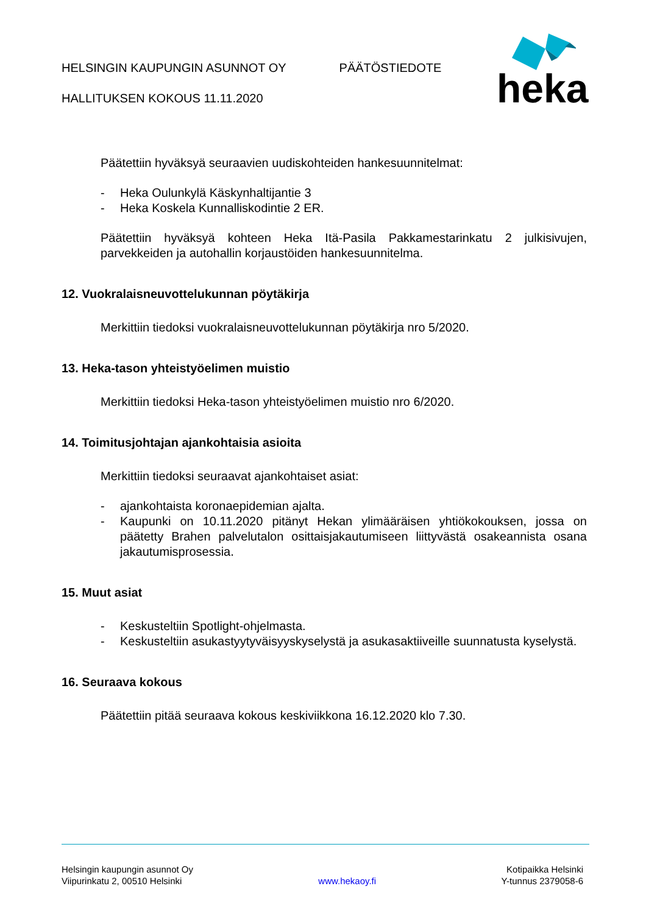HELSINGIN KAUPUNGIN ASUNNOT OY PÄÄTÖSTIEDOTE
HALLITUKSEN KOKOUS 11.11.2020
heka
Päätettiin hyväksyä seuraavien uudiskohteiden hankesuunnitelmat:
- Heka Oulunkylä Käskynhaltijantie 3
- Heka Koskela Kunnalliskodintie 2 ER.
Päätettiin hyväksyä kohteen Heka Itä-Pasila Pakkamestarinkatu 2 julkisivujen, parvekkeiden ja autohallin korjaustöiden hankesuunnitelma.
12. Vuokralaisneuvottelukunnan pöytäkirja
Merkittiin tiedoksi vuokralaisneuvottelukunnan pöytäkirja nro 5/2020.
13. Heka-tason yhteistyöelimen muistio
Merkittiin tiedoksi Heka-tason yhteistyöelimen muistio nro 6/2020.
14. Toimitusjohtajan ajankohtaisia asioita
Merkittiin tiedoksi seuraavat ajankohtaiset asiat:
- ajankohtaista koronaepidemian ajalta.
- Kaupunki on 10.11.2020 pitänyt Hekan ylimääräisen yhtiökokouksen, jossa on päätetty Brahen palvelutalon osittaisjakautumiseen liittyvästä osakeannista osana jakautumisprosessia.
15. Muut asiat
- Keskusteltiin Spotlight-ohjelmasta.
- Keskusteltiin asukastyytyväisyyskyselystä ja asukasaktiiveille suunnatusta kyselystä.
16. Seuraava kokous
Päätettiin pitää seuraava kokous keskiviikkona 16.12.2020 klo 7.30.
Helsingin kaupungin asunnot Oy
Viipurinkatu 2, 00510 Helsinki
www.hekaoy.fi Kotipaikka Helsinki
Y-tunnus 2379058-6